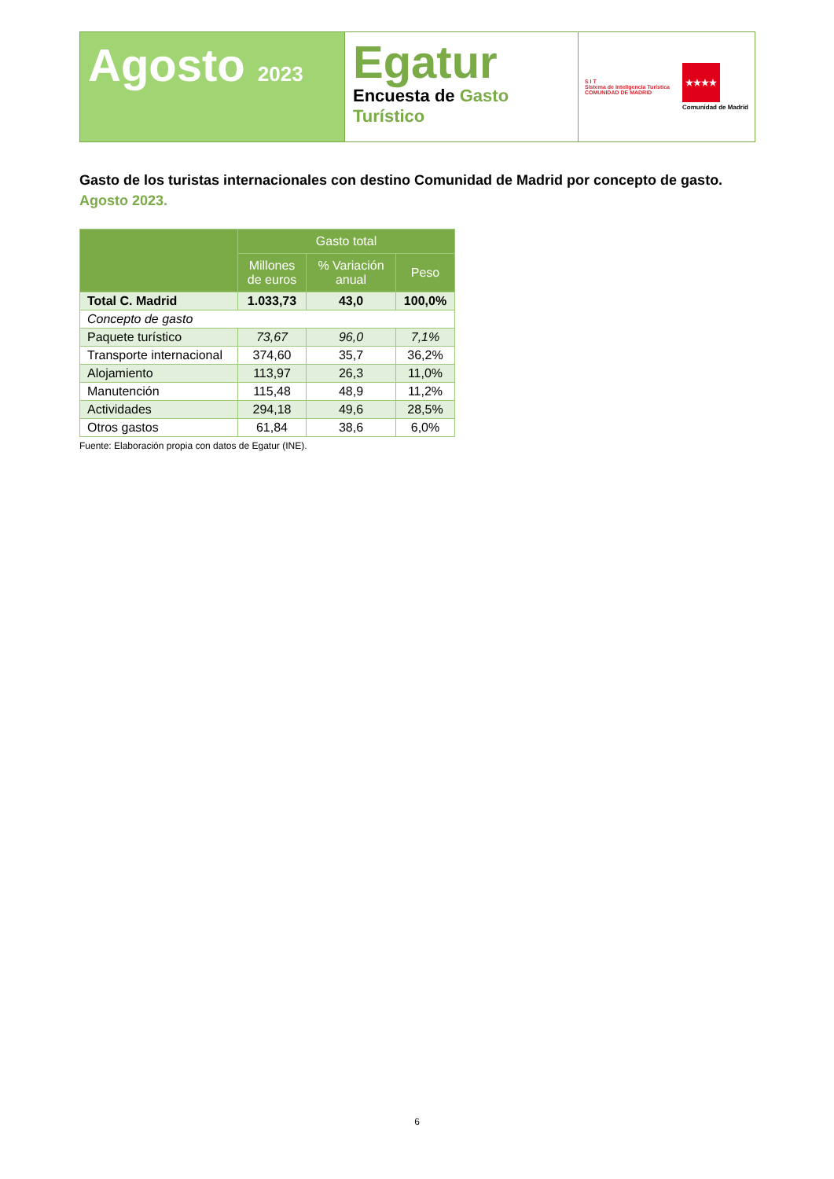Agosto 2023
Egatur
Encuesta de Gasto Turístico
S I T
Sistema de Inteligencia Turística
COMUNIDAD DE MADRID
★★★★
Comunidad de Madrid
Gasto de los turistas internacionales con destino Comunidad de Madrid por concepto de gasto. Agosto 2023.
| | Gasto total | | |
| --- | --- | --- | --- |
| | Millones de euros | % Variación anual | Peso |
| Total C. Madrid | 1.033,73 | 43,0 | 100,0% |
| Concepto de gasto | | | |
| Paquete turístico | 73,67 | 96,0 | 7,1% |
| Transporte internacional | 374,60 | 35,7 | 36,2% |
| Alojamiento | 113,97 | 26,3 | 11,0% |
| Manutención | 115,48 | 48,9 | 11,2% |
| Actividades | 294,18 | 49,6 | 28,5% |
| Otros gastos | 61,84 | 38,6 | 6,0% |
Fuente: Elaboración propia con datos de Egatur (INE).
6